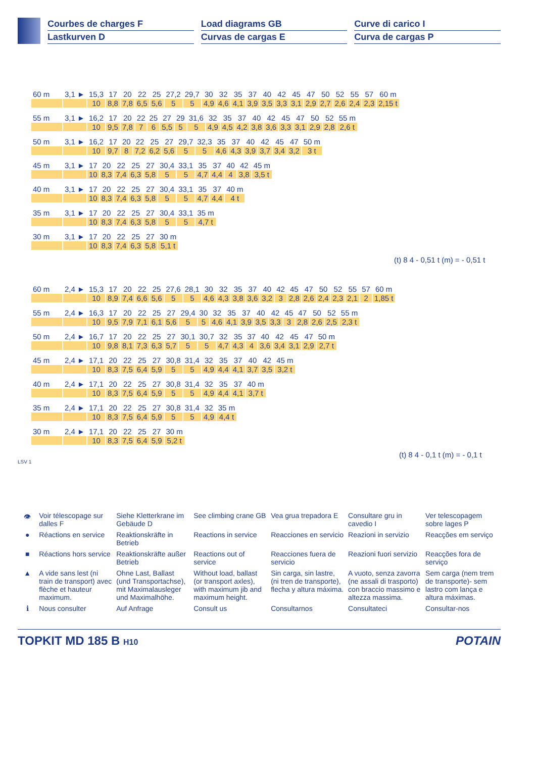Courbes de charges F
Lastkurven D
Load diagrams GB
Curvas de cargas E
Curve di carico I
Curva de cargas P
| 60 m | 3,1 ► | 15,3 | 17 | 20 | 22 | 25 | 27,2 | 29,7 | 30 | 32 | 35 | 37 | 40 | 42 | 45 | 47 | 50 | 52 | 55 | 57 | 60 m |
| | | 10 | 8,8 | 7,8 | 6,5 | 5,6 | 5 | 5 | 4,9 | 4,6 | 4,1 | 3,9 | 3,5 | 3,3 | 3,1 | 2,9 | 2,7 | 2,6 | 2,4 | 2,3 | 2,15 t |
| 55 m | 3,1 ► | 16,2 | 17 | 20 | 22 | 25 | 27 | 29 | 31,6 | 32 | 35 | 37 | 40 | 42 | 45 | 47 | 50 | 52 | 55 m |
| | | 10 | 9,5 | 7,8 | 7 | 6 | 5,5 | 5 | 5 | 4,9 | 4,5 | 4,2 | 3,8 | 3,6 | 3,3 | 3,1 | 2,9 | 2,8 | 2,6 t |
| 50 m | 3,1 ► | 16,2 | 17 | 20 | 22 | 25 | 27 | 29,7 | 32,3 | 35 | 37 | 40 | 42 | 45 | 47 | 50 m |
| | | 10 | 9,7 | 8 | 7,2 | 6,2 | 5,6 | 5 | 5 | 4,6 | 4,3 | 3,9 | 3,7 | 3,4 | 3,2 | 3 t |
| 45 m | 3,1 ► | 17 | 20 | 22 | 25 | 27 | 30,4 | 33,1 | 35 | 37 | 40 | 42 | 45 m |
| | | 10 | 8,3 | 7,4 | 6,3 | 5,8 | 5 | 5 | 4,7 | 4,4 | 4 | 3,8 | 3,5 t |
| 40 m | 3,1 ► | 17 | 20 | 22 | 25 | 27 | 30,4 | 33,1 | 35 | 37 | 40 m |
| | | 10 | 8,3 | 7,4 | 6,3 | 5,8 | 5 | 5 | 4,7 | 4,4 | 4 t |
| 35 m | 3,1 ► | 17 | 20 | 22 | 25 | 27 | 30,4 | 33,1 | 35 m |
| | | 10 | 8,3 | 7,4 | 6,3 | 5,8 | 5 | 5 | 4,7 t |
| 30 m | 3,1 ► | 17 | 20 | 22 | 25 | 27 | 30 m |
| | | 10 | 8,3 | 7,4 | 6,3 | 5,8 | 5,1 t |
(t) 8 4 - 0,51 t (m) = - 0,51 t
| 60 m | 2,4 ► | 15,3 | 17 | 20 | 22 | 25 | 27,6 | 28,1 | 30 | 32 | 35 | 37 | 40 | 42 | 45 | 47 | 50 | 52 | 55 | 57 | 60 m |
| | | 10 | 8,9 | 7,4 | 6,6 | 5,6 | 5 | 5 | 4,6 | 4,3 | 3,8 | 3,6 | 3,2 | 3 | 2,8 | 2,6 | 2,4 | 2,3 | 2,1 | 2 | 1,85 t |
| 55 m | 2,4 ► | 16,3 | 17 | 20 | 22 | 25 | 27 | 29,4 | 30 | 32 | 35 | 37 | 40 | 42 | 45 | 47 | 50 | 52 | 55 m |
| | | 10 | 9,5 | 7,9 | 7,1 | 6,1 | 5,6 | 5 | 5 | 4,6 | 4,1 | 3,9 | 3,5 | 3,3 | 3 | 2,8 | 2,6 | 2,5 | 2,3 t |
| 50 m | 2,4 ► | 16,7 | 17 | 20 | 22 | 25 | 27 | 30,1 | 30,7 | 32 | 35 | 37 | 40 | 42 | 45 | 47 | 50 m |
| | | 10 | 9,8 | 8,1 | 7,3 | 6,3 | 5,7 | 5 | 5 | 4,7 | 4,3 | 4 | 3,6 | 3,4 | 3,1 | 2,9 | 2,7 t |
| 45 m | 2,4 ► | 17,1 | 20 | 22 | 25 | 27 | 30,8 | 31,4 | 32 | 35 | 37 | 40 | 42 | 45 m |
| | | 10 | 8,3 | 7,5 | 6,4 | 5,9 | 5 | 5 | 4,9 | 4,4 | 4,1 | 3,7 | 3,5 | 3,2 t |
| 40 m | 2,4 ► | 17,1 | 20 | 22 | 25 | 27 | 30,8 | 31,4 | 32 | 35 | 37 | 40 m |
| | | 10 | 8,3 | 7,5 | 6,4 | 5,9 | 5 | 5 | 4,9 | 4,4 | 4,1 | 3,7 t |
| 35 m | 2,4 ► | 17,1 | 20 | 22 | 25 | 27 | 30,8 | 31,4 | 32 | 35 m |
| | | 10 | 8,3 | 7,5 | 6,4 | 5,9 | 5 | 5 | 4,9 | 4,4 t |
| 30 m | 2,4 ► | 17,1 | 20 | 22 | 25 | 27 | 30 m |
| | | 10 | 8,3 | 7,5 | 6,4 | 5,9 | 5,2 t |
(t) 8 4 - 0,1 t (m) = - 0,1 t
LSV 1
| 👁 | Voir télescopage sur dalles F | Siehe Kletterkrane im Gebäude D | See climbing crane GB | Vea grua trepadora E | Consultare gru in cavedio I | Ver telescopagem sobre lages P |
| ● | Réactions en service | Reaktionskräfte in Betrieb | Reactions in service | Reacciones en servicio | Reazioni in servizio | Reacções em serviço |
| ■ | Réactions hors service | Reaktionskräfte außer Betrieb | Reactions out of service | Reacciones fuera de servicio | Reazioni fuori servizio | Reacções fora de serviço |
| ▲ | A vide sans lest (ni train de transport) avec flèche et hauteur maximum. | Ohne Last, Ballast (und Transportachse), mit Maximalausleger und Maximalhöhe. | Without load, ballast (or transport axles), with maximum jib and maximum height. | Sin carga, sin lastre, (ni tren de transporte), flecha y altura máxima. | A vuoto, senza zavorra (ne assali di trasporto) con braccio massimo e altezza massima. | Sem carga (nem trem de transporte)- sem lastro com lança e altura máximas. |
| ℹ | Nous consulter | Auf Anfrage | Consult us | Consultarnos | Consultateci | Consultar-nos |
TOPKIT MD 185 B H10
POTAIN